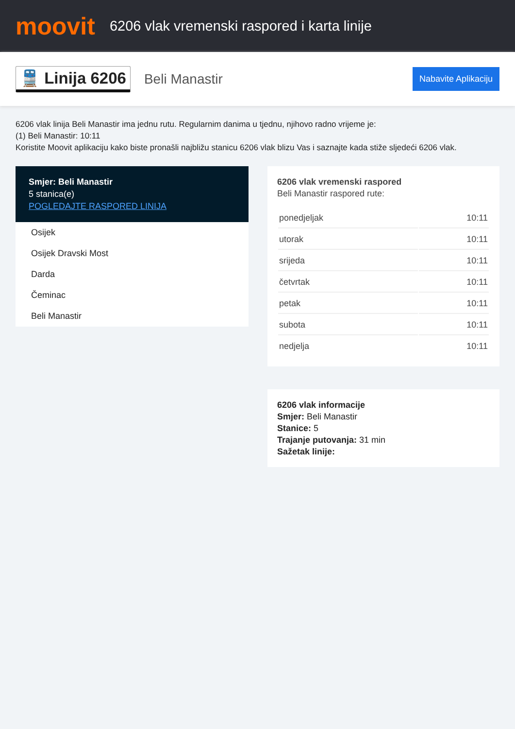moovit
6206 vlak vremenski raspored i karta linije
🚆 Linija 6206
Beli Manastir
Nabavite Aplikaciju
6206 vlak linija Beli Manastir ima jednu rutu. Regularnim danima u tjednu, njihovo radno vrijeme je:
(1) Beli Manastir: 10:11
Koristite Moovit aplikaciju kako biste pronašli najbližu stanicu 6206 vlak blizu Vas i saznajte kada stiže sljedeći 6206 vlak.
Smjer: Beli Manastir
5 stanica(e)
POGLEDAJTE RASPORED LINIJA
Osijek
Osijek Dravski Most
Darda
Čeminac
Beli Manastir
6206 vlak vremenski raspored
Beli Manastir raspored rute:
| ponedjeljak | 10:11 |
| utorak | 10:11 |
| srijeda | 10:11 |
| četvrtak | 10:11 |
| petak | 10:11 |
| subota | 10:11 |
| nedjelja | 10:11 |
6206 vlak informacije
Smjer: Beli Manastir
Stanice: 5
Trajanje putovanja: 31 min
Sažetak linije: